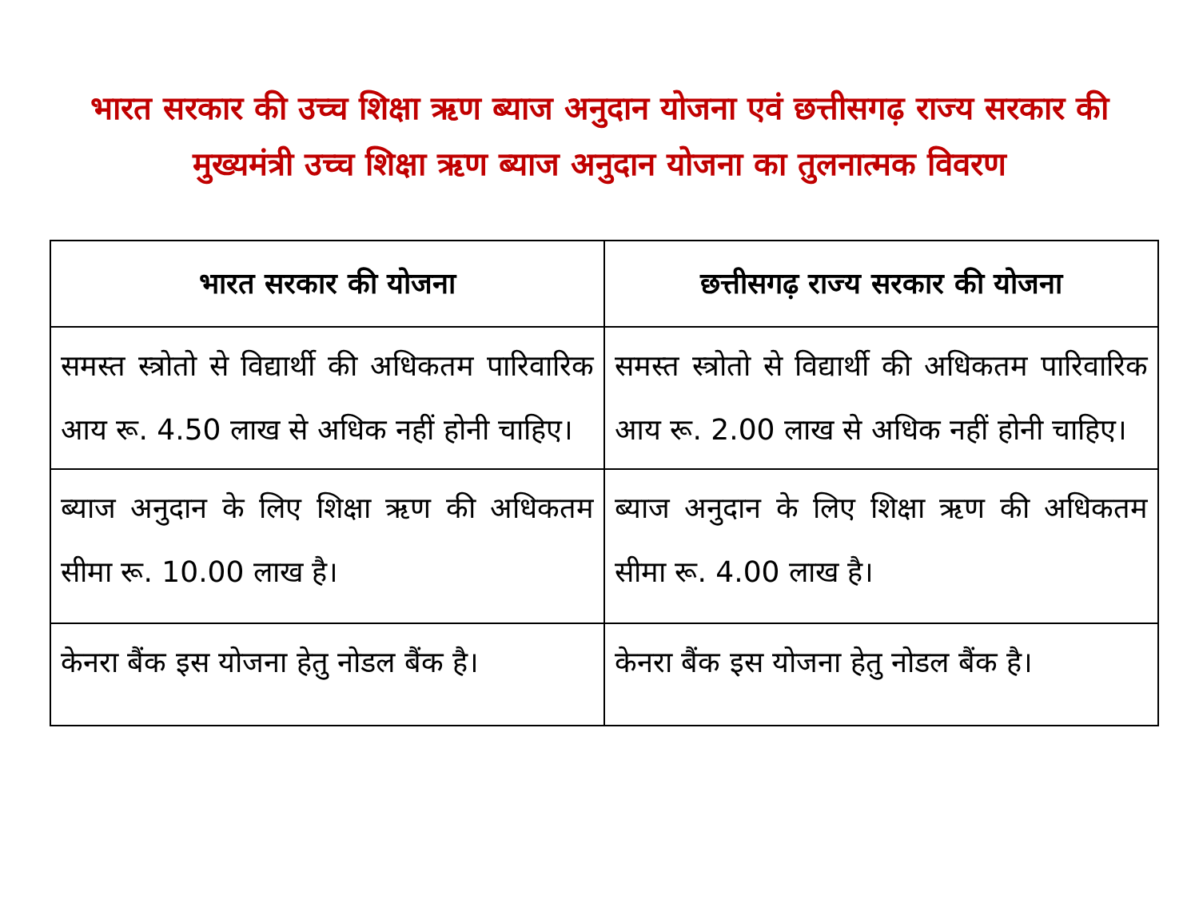भारत सरकार की उच्च शिक्षा ऋण ब्याज अनुदान योजना एवं छत्तीसगढ़ राज्य सरकार की मुख्यमंत्री उच्च शिक्षा ऋण ब्याज अनुदान योजना का तुलनात्मक विवरण
| भारत सरकार की योजना | छत्तीसगढ़ राज्य सरकार की योजना |
| --- | --- |
| समस्त स्त्रोतो से विद्यार्थी की अधिकतम पारिवारिक आय रू. 4.50 लाख से अधिक नहीं होनी चाहिए। | समस्त स्त्रोतो से विद्यार्थी की अधिकतम पारिवारिक आय रू. 2.00 लाख से अधिक नहीं होनी चाहिए। |
| ब्याज अनुदान के लिए शिक्षा ऋण की अधिकतम सीमा रू. 10.00 लाख है। | ब्याज अनुदान के लिए शिक्षा ऋण की अधिकतम सीमा रू. 4.00 लाख है। |
| केनरा बैंक इस योजना हेतु नोडल बैंक है। | केनरा बैंक इस योजना हेतु नोडल बैंक है। |